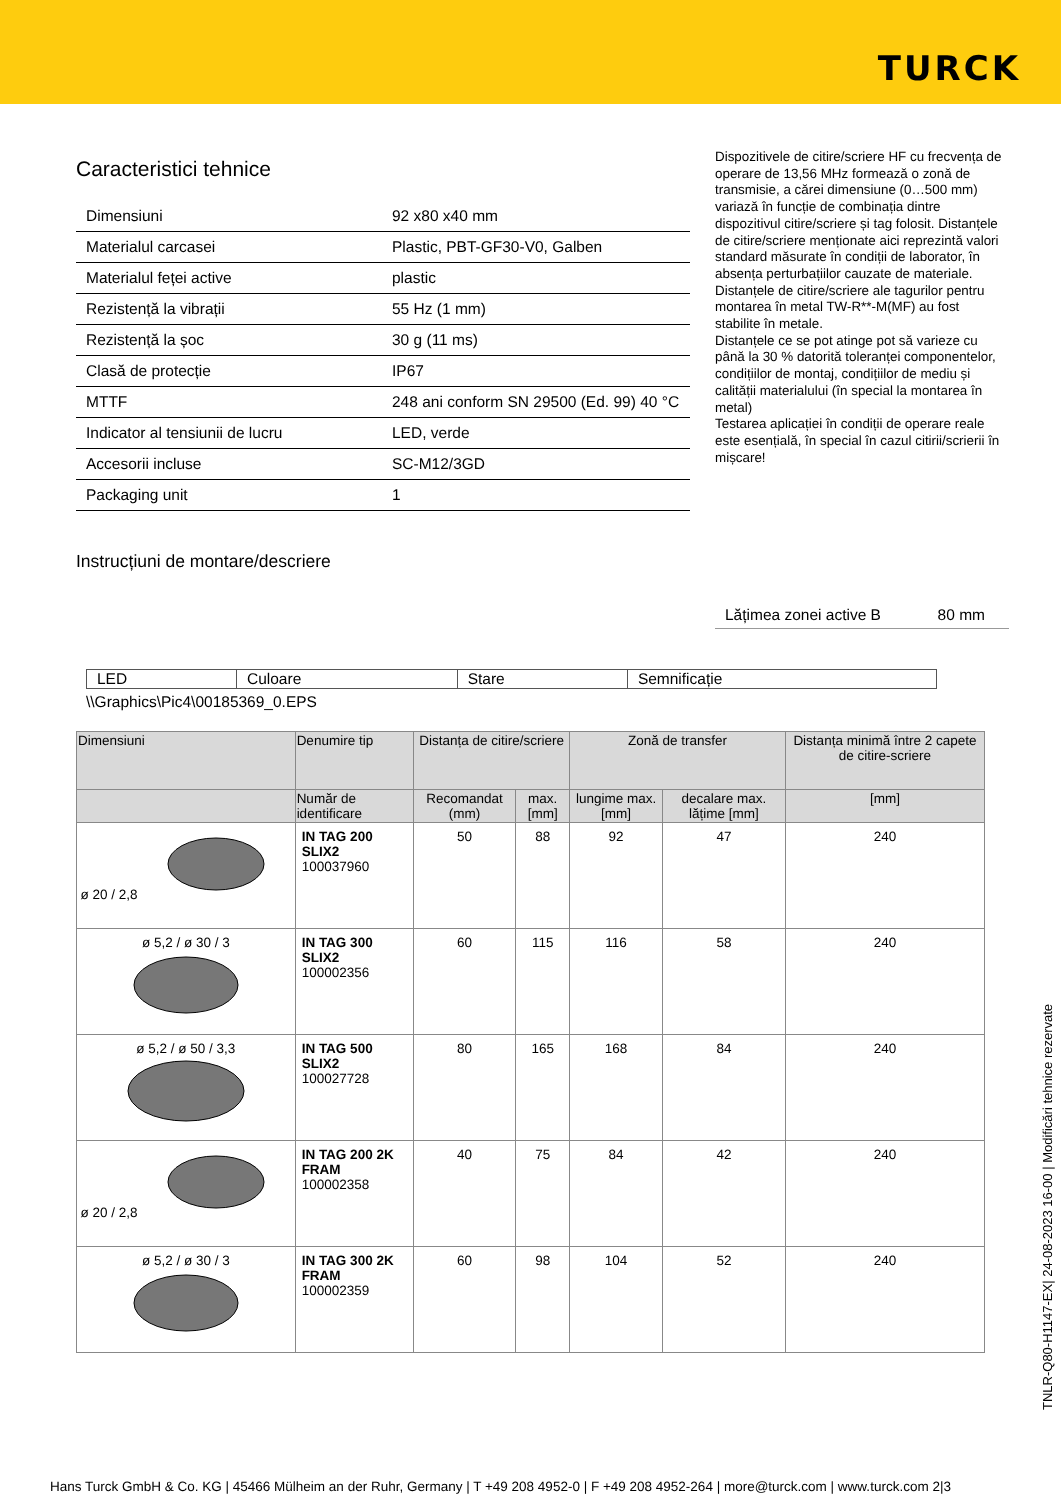TURCK
Caracteristici tehnice
| Dimensiuni | 92 x80 x40 mm |
| Materialul carcasei | Plastic, PBT-GF30-V0, Galben |
| Materialul feței active | plastic |
| Rezistență la vibrații | 55 Hz (1 mm) |
| Rezistență la șoc | 30 g (11 ms) |
| Clasă de protecție | IP67 |
| MTTF | 248 ani conform SN 29500 (Ed. 99) 40 °C |
| Indicator al tensiunii de lucru | LED, verde |
| Accesorii incluse | SC-M12/3GD |
| Packaging unit | 1 |
Dispozitivele de citire/scriere HF cu frecvența de operare de 13,56 MHz formează o zonă de transmisie, a cărei dimensiune (0…500 mm) variază în funcție de combinația dintre dispozitivul citire/scriere și tag folosit. Distanțele de citire/scriere menționate aici reprezintă valori standard măsurate în condiții de laborator, în absența perturbațiilor cauzate de materiale.
Distanțele de citire/scriere ale tagurilor pentru montarea în metal TW-R**-M(MF) au fost stabilite în metale.
Distanțele ce se pot atinge pot să varieze cu până la 30 % datorită toleranței componentelor, condițiilor de montaj, condițiilor de mediu și calității materialului (în special la montarea în metal)
Testarea aplicației în condiții de operare reale este esențială, în special în cazul citirii/scrierii în mișcare!
Instrucțiuni de montare/descriere
| Lățimea zonei active B | 80 mm |
| LED | Culoare | Stare | Semnificație |
\\Graphics\Pic4\00185369_0.EPS
| Dimensiuni | Denumire tip | Distanța de citire/scriere | | Zonă de transfer | | Distanța minimă între 2 capete de citire-scriere |
| --- | --- | --- | --- | --- | --- | --- |
| | Număr de identificare | Recomandat (mm) | max. [mm] | lungime max. [mm] | decalare max. lățime [mm] | [mm] |
| ø 20 / 2,8 | IN TAG 200 SLIX2 100037960 | 50 | 88 | 92 | 47 | 240 |
| ø 5,2 / ø 30 / 3 | IN TAG 300 SLIX2 100002356 | 60 | 115 | 116 | 58 | 240 |
| ø 5,2 / ø 50 / 3,3 | IN TAG 500 SLIX2 100027728 | 80 | 165 | 168 | 84 | 240 |
| ø 20 / 2,8 | IN TAG 200 2K FRAM 100002358 | 40 | 75 | 84 | 42 | 240 |
| ø 5,2 / ø 30 / 3 | IN TAG 300 2K FRAM 100002359 | 60 | 98 | 104 | 52 | 240 |
TNLR-Q80-H1147-EX| 24-08-2023 16-00 | Modificări tehnice rezervate
Hans Turck GmbH & Co. KG | 45466 Mülheim an der Ruhr, Germany | T +49 208 4952-0 | F +49 208 4952-264 | more@turck.com | www.turck.com 2|3